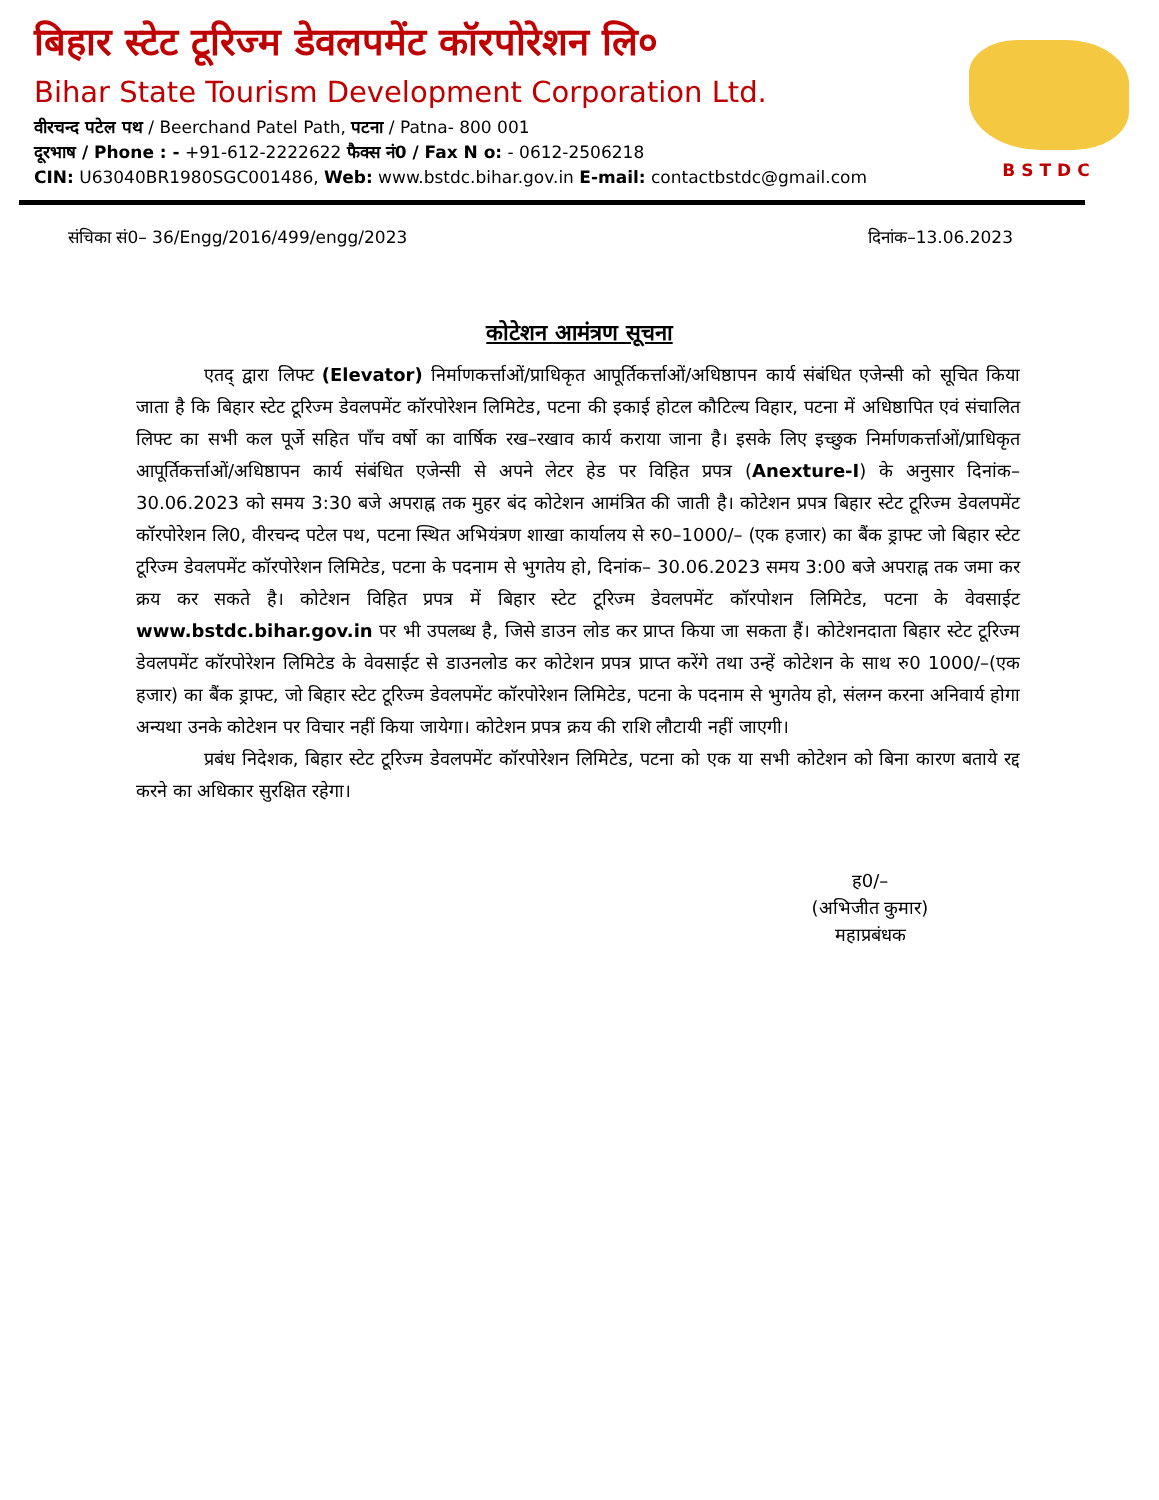बिहार स्टेट टूरिज्म डेवलपमेंट कॉरपोरेशन लि०
Bihar State Tourism Development Corporation Ltd.
वीरचन्द पटेल पथ / Beerchand Patel Path, पटना / Patna- 800 001
दूरभाष / Phone : - +91-612-2222622 फैक्स नं0 / Fax N o: - 0612-2506218
CIN: U63040BR1980SGC001486, Web: www.bstdc.bihar.gov.in E-mail: contactbstdc@gmail.com
BSTDC
संचिका सं0– 36/Engg/2016/499/engg/2023 दिनांक–13.06.2023
कोटेशन आमंत्रण सूचना
एतद् द्वारा लिफ्ट (Elevator) निर्माणकर्त्ताओं/प्राधिकृत आपूर्तिकर्त्ताओं/अधिष्ठापन कार्य संबंधित एजेन्सी को सूचित किया जाता है कि बिहार स्टेट टूरिज्म डेवलपमेंट कॉरपोरेशन लिमिटेड, पटना की इकाई होटल कौटिल्य विहार, पटना में अधिष्ठापित एवं संचालित लिफ्ट का सभी कल पूर्जे सहित पाँच वर्षो का वार्षिक रख–रखाव कार्य कराया जाना है। इसके लिए इच्छुक निर्माणकर्त्ताओं/प्राधिकृत आपूर्तिकर्त्ताओं/अधिष्ठापन कार्य संबंधित एजेन्सी से अपने लेटर हेड पर विहित प्रपत्र (Anexture-I) के अनुसार दिनांक– 30.06.2023 को समय 3:30 बजे अपराह्न तक मुहर बंद कोटेशन आमंत्रित की जाती है। कोटेशन प्रपत्र बिहार स्टेट टूरिज्म डेवलपमेंट कॉरपोरेशन लि0, वीरचन्द पटेल पथ, पटना स्थित अभियंत्रण शाखा कार्यालय से रु0–1000/– (एक हजार) का बैंक ड्राफ्ट जो बिहार स्टेट टूरिज्म डेवलपमेंट कॉरपोरेशन लिमिटेड, पटना के पदनाम से भुगतेय हो, दिनांक– 30.06.2023 समय 3:00 बजे अपराह्न तक जमा कर क्रय कर सकते है। कोटेशन विहित प्रपत्र में बिहार स्टेट टूरिज्म डेवलपमेंट कॉरपोशन लिमिटेड, पटना के वेवसाईट www.bstdc.bihar.gov.in पर भी उपलब्ध है, जिसे डाउन लोड कर प्राप्त किया जा सकता हैं। कोटेशनदाता बिहार स्टेट टूरिज्म डेवलपमेंट कॉरपोरेशन लिमिटेड के वेवसाईट से डाउनलोड कर कोटेशन प्रपत्र प्राप्त करेंगे तथा उन्हें कोटेशन के साथ रु0 1000/–(एक हजार) का बैंक ड्राफ्ट, जो बिहार स्टेट टूरिज्म डेवलपमेंट कॉरपोरेशन लिमिटेड, पटना के पदनाम से भुगतेय हो, संलग्न करना अनिवार्य होगा अन्यथा उनके कोटेशन पर विचार नहीं किया जायेगा। कोटेशन प्रपत्र क्रय की राशि लौटायी नहीं जाएगी।
प्रबंध निदेशक, बिहार स्टेट टूरिज्म डेवलपमेंट कॉरपोरेशन लिमिटेड, पटना को एक या सभी कोटेशन को बिना कारण बताये रद्द करने का अधिकार सुरक्षित रहेगा।
ह0/–
(अभिजीत कुमार)
महाप्रबंधक